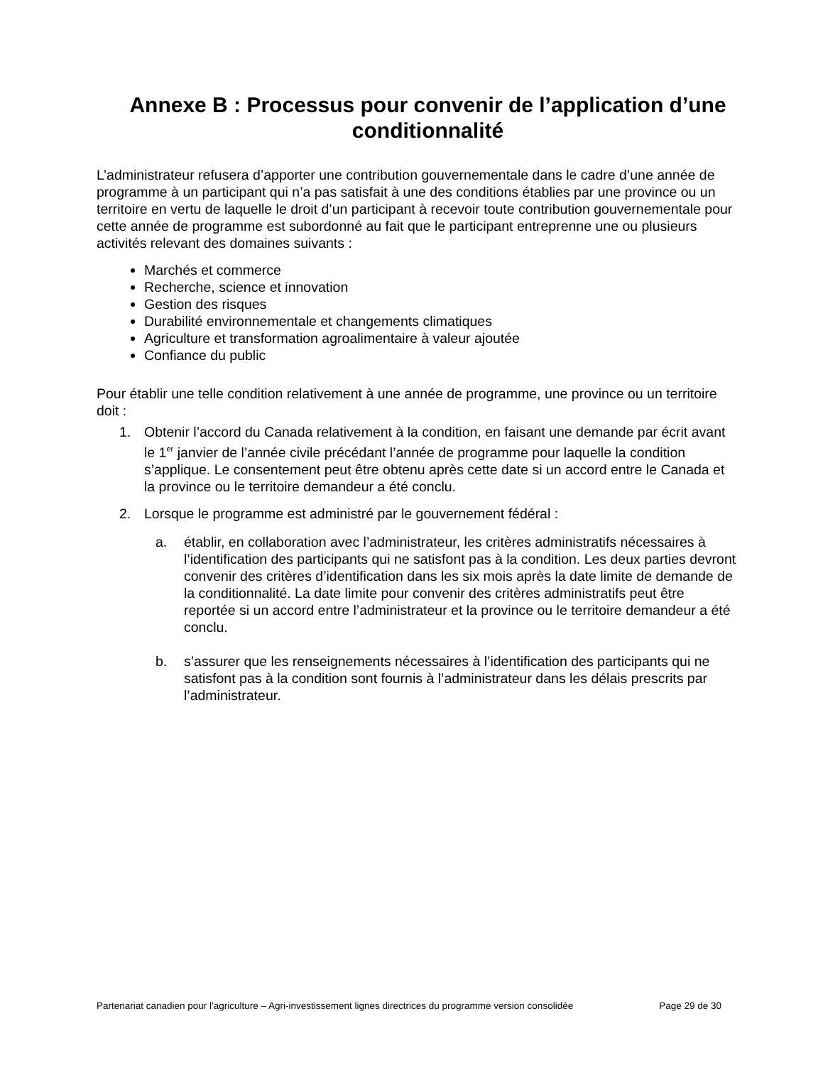Annexe B : Processus pour convenir de l’application d’une conditionnalité
L’administrateur refusera d’apporter une contribution gouvernementale dans le cadre d’une année de programme à un participant qui n’a pas satisfait à une des conditions établies par une province ou un territoire en vertu de laquelle le droit d’un participant à recevoir toute contribution gouvernementale pour cette année de programme est subordonné au fait que le participant entreprenne une ou plusieurs activités relevant des domaines suivants :
Marchés et commerce
Recherche, science et innovation
Gestion des risques
Durabilité environnementale et changements climatiques
Agriculture et transformation agroalimentaire à valeur ajoutée
Confiance du public
Pour établir une telle condition relativement à une année de programme, une province ou un territoire doit :
1. Obtenir l’accord du Canada relativement à la condition, en faisant une demande par écrit avant le 1<sup>er</sup> janvier de l’année civile précédant l’année de programme pour laquelle la condition s’applique. Le consentement peut être obtenu après cette date si un accord entre le Canada et la province ou le territoire demandeur a été conclu.
2. Lorsque le programme est administré par le gouvernement fédéral :
a. établir, en collaboration avec l’administrateur, les critères administratifs nécessaires à l’identification des participants qui ne satisfont pas à la condition. Les deux parties devront convenir des critères d’identification dans les six mois après la date limite de demande de la conditionnalité. La date limite pour convenir des critères administratifs peut être reportée si un accord entre l’administrateur et la province ou le territoire demandeur a été conclu.
b. s’assurer que les renseignements nécessaires à l’identification des participants qui ne satisfont pas à la condition sont fournis à l’administrateur dans les délais prescrits par l’administrateur.
Partenariat canadien pour l'agriculture – Agri-investissement lignes directrices du programme version consolidée Page 29 de 30